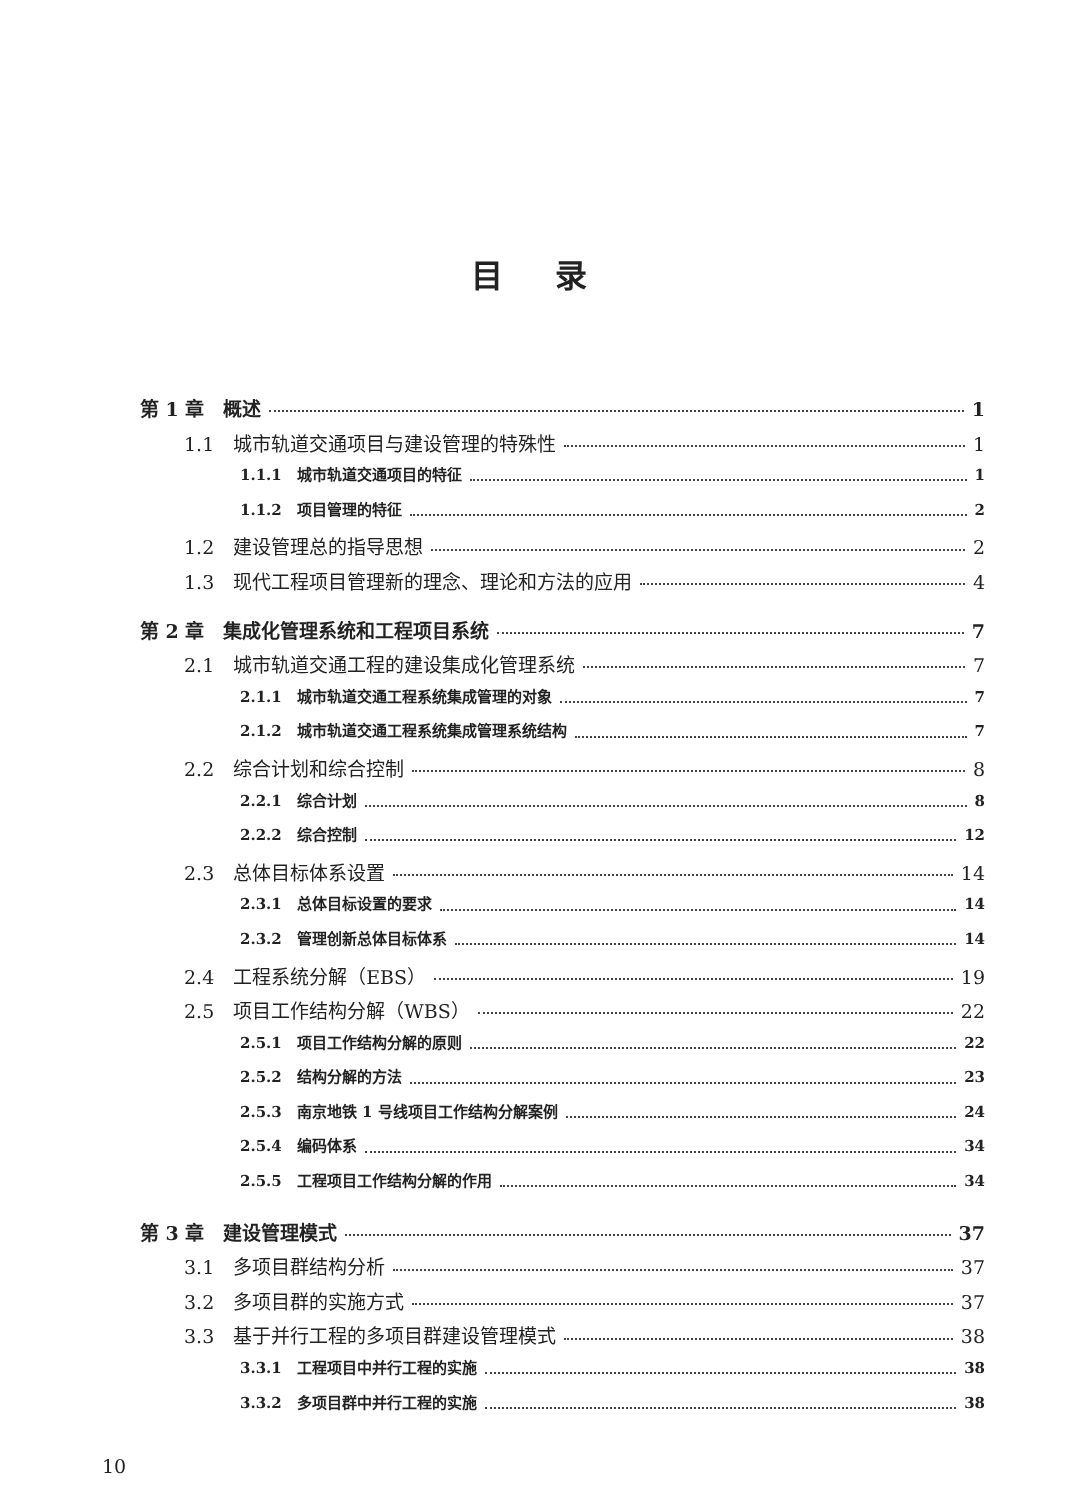目 录
第 1 章　概述 1
1.1　城市轨道交通项目与建设管理的特殊性 1
1.1.1　城市轨道交通项目的特征 1
1.1.2　项目管理的特征 2
1.2　建设管理总的指导思想 2
1.3　现代工程项目管理新的理念、理论和方法的应用 4
第 2 章　集成化管理系统和工程项目系统 7
2.1　城市轨道交通工程的建设集成化管理系统 7
2.1.1　城市轨道交通工程系统集成管理的对象 7
2.1.2　城市轨道交通工程系统集成管理系统结构 7
2.2　综合计划和综合控制 8
2.2.1　综合计划 8
2.2.2　综合控制 12
2.3　总体目标体系设置 14
2.3.1　总体目标设置的要求 14
2.3.2　管理创新总体目标体系 14
2.4　工程系统分解（EBS） 19
2.5　项目工作结构分解（WBS） 22
2.5.1　项目工作结构分解的原则 22
2.5.2　结构分解的方法 23
2.5.3　南京地铁 1 号线项目工作结构分解案例 24
2.5.4　编码体系 34
2.5.5　工程项目工作结构分解的作用 34
第 3 章　建设管理模式 37
3.1　多项目群结构分析 37
3.2　多项目群的实施方式 37
3.3　基于并行工程的多项目群建设管理模式 38
3.3.1　工程项目中并行工程的实施 38
3.3.2　多项目群中并行工程的实施 38
10